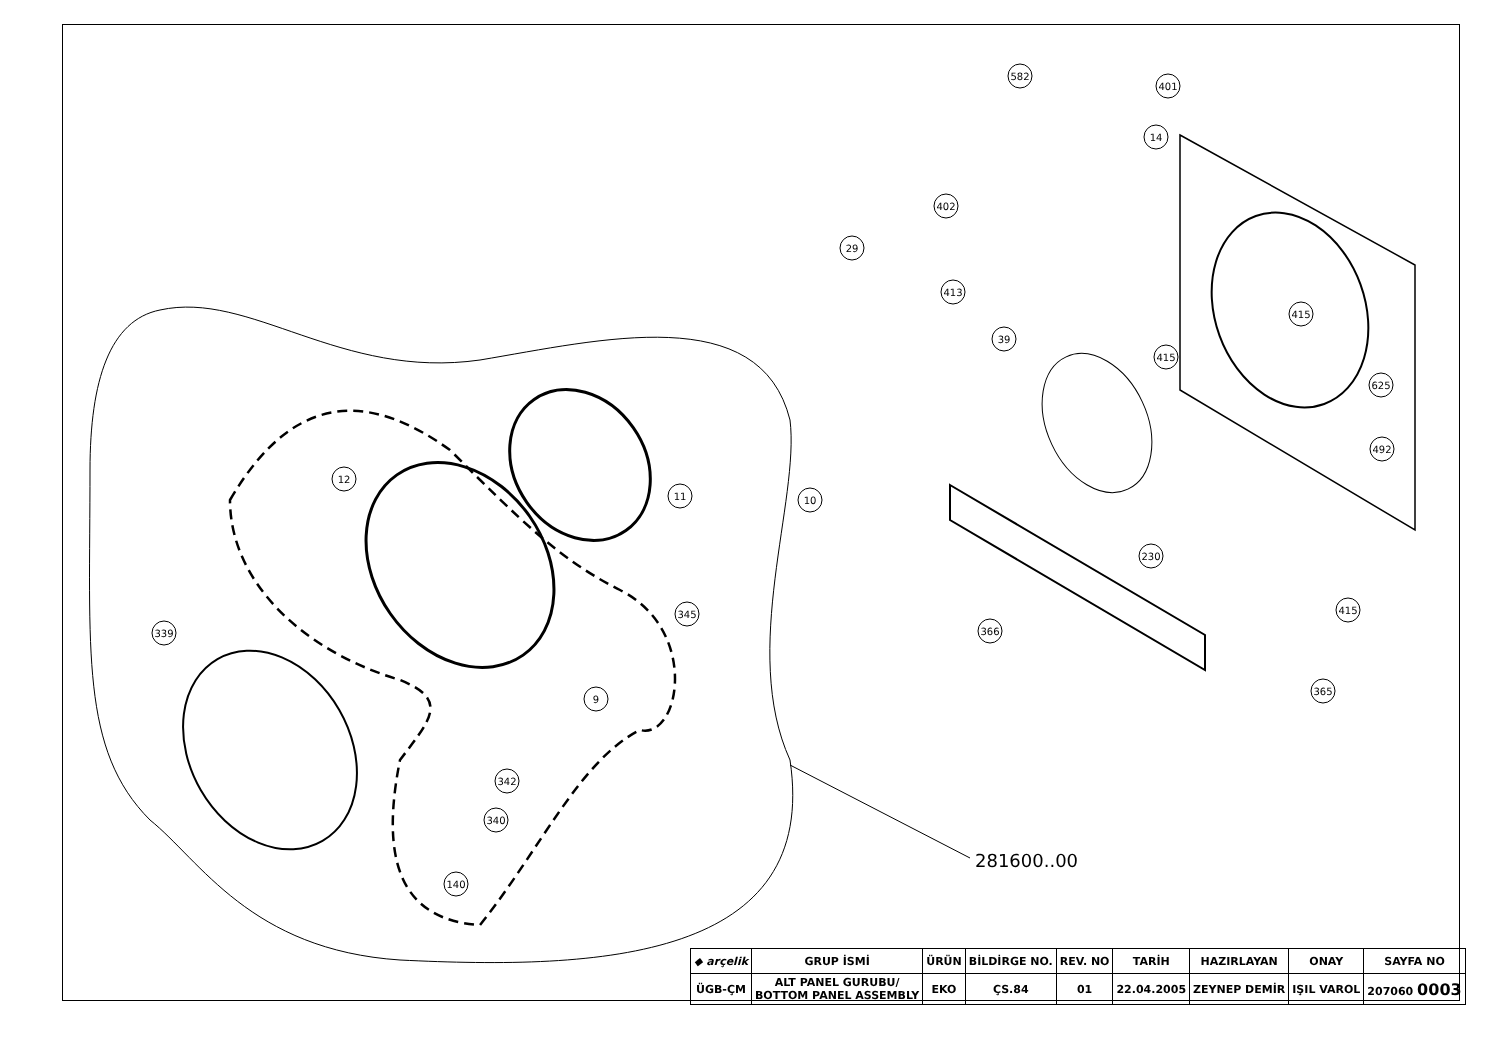582
401
14
402
29
413
39
415
415
625
492
11
12
10
230
345
415
339
366
365
9
342
340
140
281600..00
| ◆ arçelik | GRUP İSMİ | ÜRÜN | BİLDİRGE NO. | REV. NO | TARİH | HAZIRLAYAN | ONAY | SAYFA NO |
| ÜGB-ÇM | ALT PANEL GURUBU/ BOTTOM PANEL ASSEMBLY | EKO | ÇS.84 | 01 | 22.04.2005 | ZEYNEP DEMİR | IŞIL VAROL | 207060 0003 |